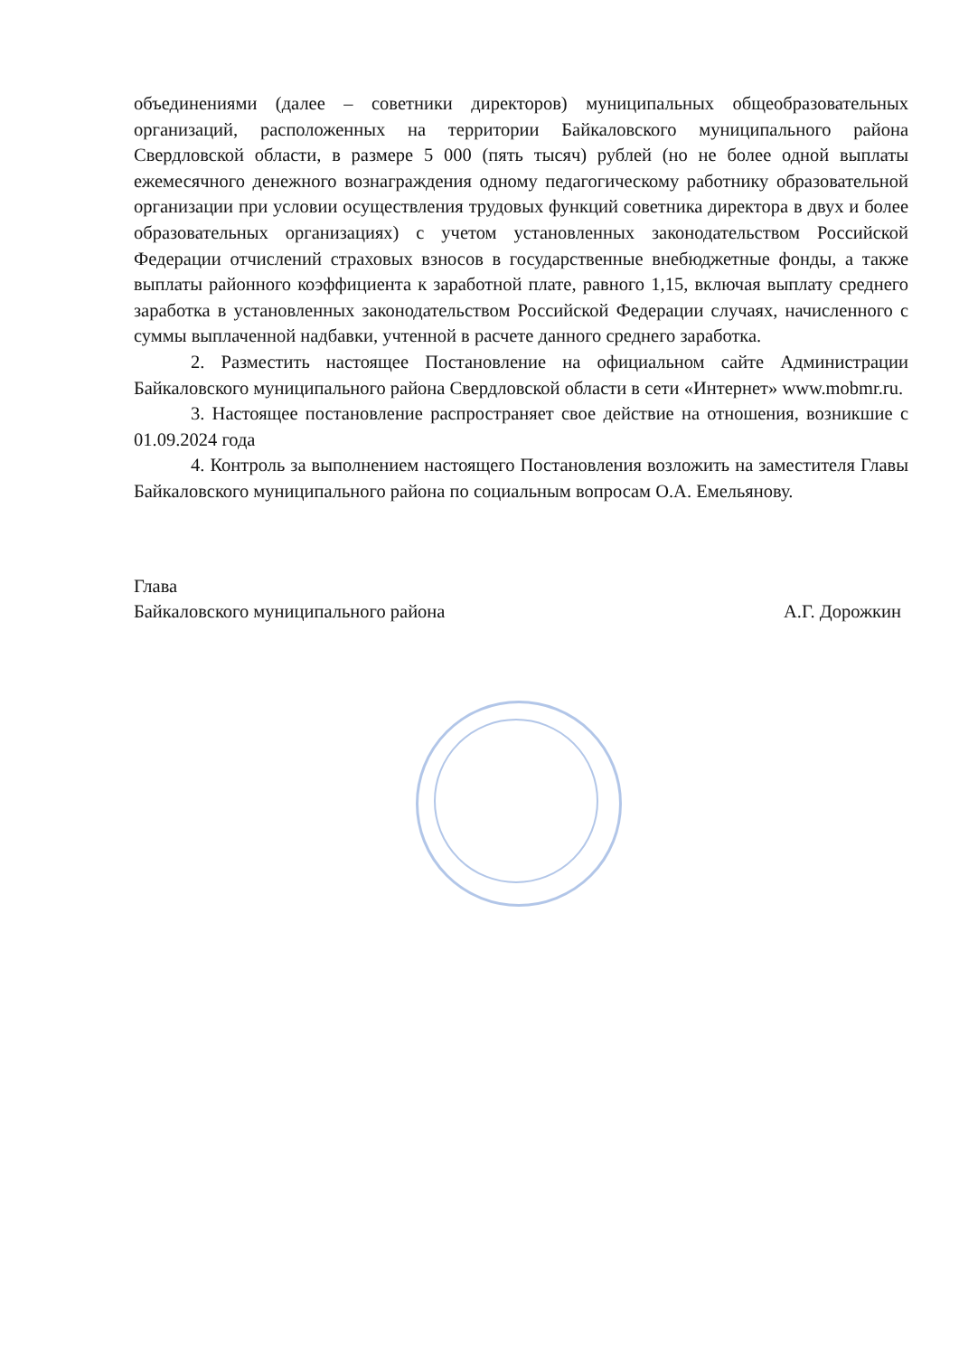объединениями (далее – советники директоров) муниципальных общеобразовательных организаций, расположенных на территории Байкаловского муниципального района Свердловской области, в размере 5 000 (пять тысяч) рублей (но не более одной выплаты ежемесячного денежного вознаграждения одному педагогическому работнику образовательной организации при условии осуществления трудовых функций советника директора в двух и более образовательных организациях) с учетом установленных законодательством Российской Федерации отчислений страховых взносов в государственные внебюджетные фонды, а также выплаты районного коэффициента к заработной плате, равного 1,15, включая выплату среднего заработка в установленных законодательством Российской Федерации случаях, начисленного с суммы выплаченной надбавки, учтенной в расчете данного среднего заработка.
2. Разместить настоящее Постановление на официальном сайте Администрации Байкаловского муниципального района Свердловской области в сети «Интернет» www.mobmr.ru.
3. Настоящее постановление распространяет свое действие на отношения, возникшие с 01.09.2024 года
4. Контроль за выполнением настоящего Постановления возложить на заместителя Главы Байкаловского муниципального района по социальным вопросам О.А. Емельянову.
Глава
Байкаловского муниципального района
А.Г. Дорожкин